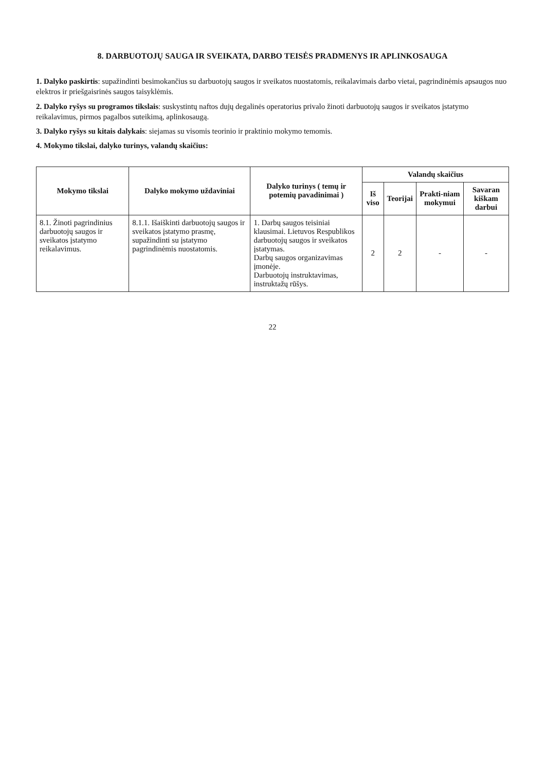8. DARBUOTOJŲ SAUGA IR SVEIKATA, DARBO TEISĖS PRADMENYS IR APLINKOSAUGA
1. Dalyko paskirtis: supažindinti besimokančius su darbuotojų saugos ir sveikatos nuostatomis, reikalavimais darbo vietai, pagrindinėmis apsaugos nuo elektros ir priešgaisrinės saugos taisyklėmis.
2. Dalyko ryšys su programos tikslais: suskystintų naftos dujų degalinės operatorius privalo žinoti darbuotojų saugos ir sveikatos įstatymo reikalavimus, pirmos pagalbos suteikimą, aplinkosaugą.
3. Dalyko ryšys su kitais dalykais: siejamas su visomis teorinio ir praktinio mokymo temomis.
4. Mokymo tikslai, dalyko turinys, valandų skaičius:
| Mokymo tikslai | Dalyko mokymo uždaviniai | Dalyko turinys ( temų ir potemių pavadinimai ) | Valandų skaičius | | | |
| --- | --- | --- | --- | --- | --- | --- |
| | | | Iš viso | Teorijai | Prakti-niam mokymui | Savaran kiškam darbui |
| 8.1. Žinoti pagrindinius darbuotojų saugos ir sveikatos įstatymo reikalavimus. | 8.1.1. Išaiškinti darbuotojų saugos ir sveikatos įstatymo prasmę, supažindinti su įstatymo pagrindinėmis nuostatomis. | 1. Darbų saugos teisiniai klausimai. Lietuvos Respublikos darbuotojų saugos ir sveikatos įstatymas. Darbų saugos organizavimas įmonėje. Darbuotojų instruktavimas, instruktažų rūšys. | 2 | 2 | - | - |
22